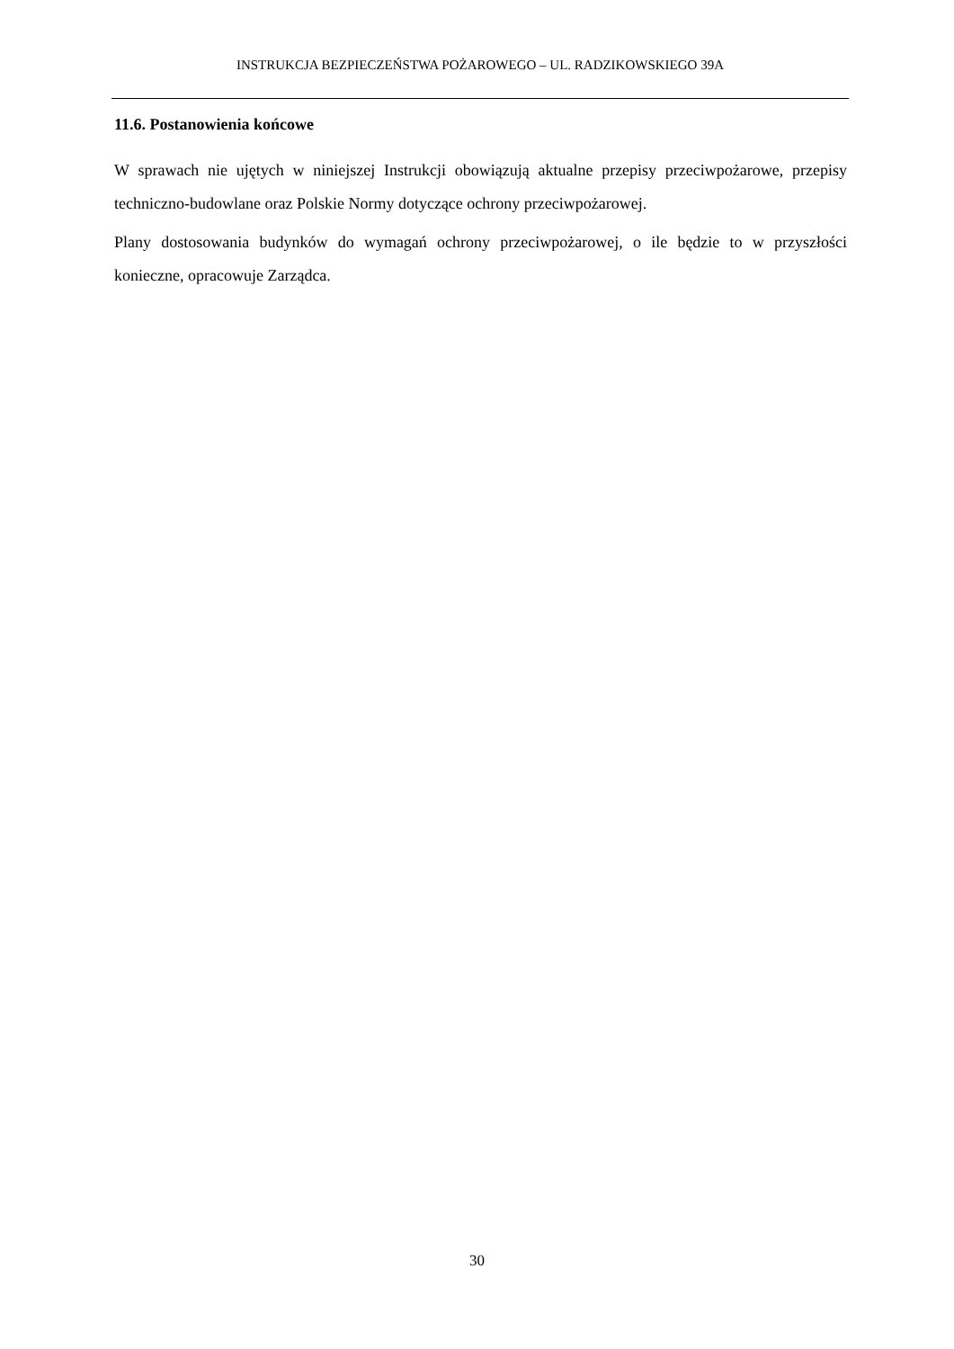INSTRUKCJA BEZPIECZEŃSTWA POŻAROWEGO – UL. RADZIKOWSKIEGO 39A
11.6. Postanowienia końcowe
W sprawach nie ujętych w niniejszej Instrukcji obowiązują aktualne przepisy przeciwpożarowe, przepisy techniczno-budowlane oraz Polskie Normy dotyczące ochrony przeciwpożarowej.
Plany dostosowania budynków do wymagań ochrony przeciwpożarowej, o ile będzie to w przyszłości konieczne, opracowuje Zarządca.
30